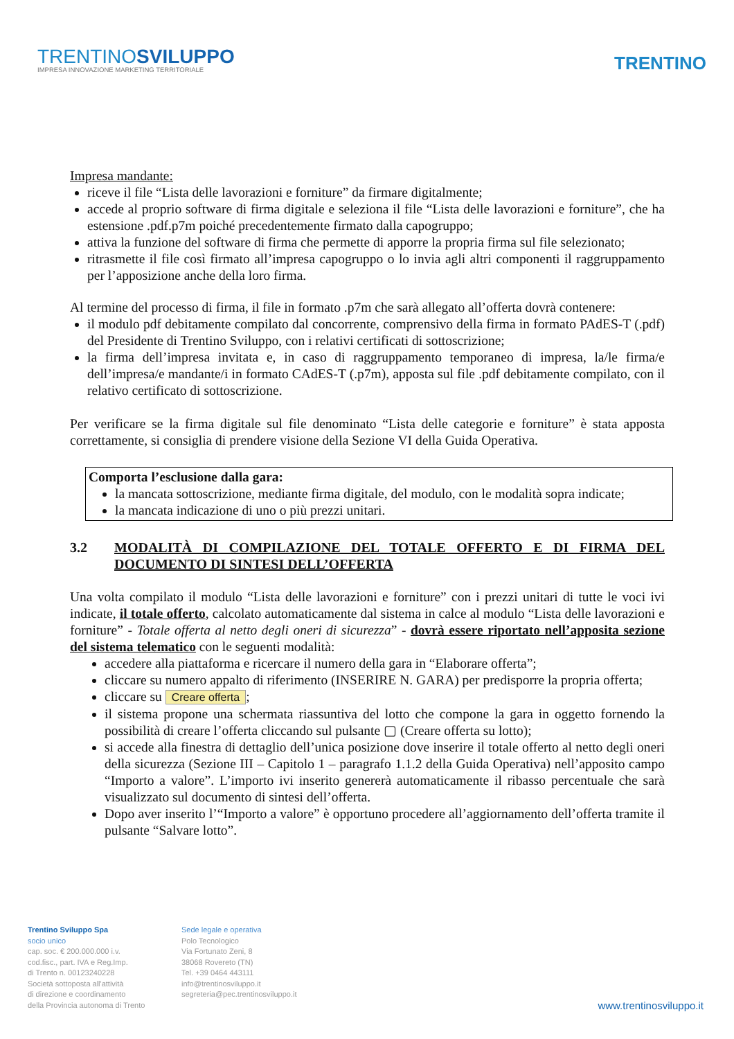TRENTINOSVILUPPO
IMPRESA INNOVAZIONE MARKETING TERRITORIALE
TRENTINO
Impresa mandante:
riceve il file “Lista delle lavorazioni e forniture” da firmare digitalmente;
accede al proprio software di firma digitale e seleziona il file “Lista delle lavorazioni e forniture”, che ha estensione .pdf.p7m poiché precedentemente firmato dalla capogruppo;
attiva la funzione del software di firma che permette di apporre la propria firma sul file selezionato;
ritrasmette il file così firmato all’impresa capogruppo o lo invia agli altri componenti il raggruppamento per l’apposizione anche della loro firma.
Al termine del processo di firma, il file in formato .p7m che sarà allegato all’offerta dovrà contenere:
il modulo pdf debitamente compilato dal concorrente, comprensivo della firma in formato PAdES-T (.pdf) del Presidente di Trentino Sviluppo, con i relativi certificati di sottoscrizione;
la firma dell’impresa invitata e, in caso di raggruppamento temporaneo di impresa, la/le firma/e dell’impresa/e mandante/i in formato CAdES-T (.p7m), apposta sul file .pdf debitamente compilato, con il relativo certificato di sottoscrizione.
Per verificare se la firma digitale sul file denominato “Lista delle categorie e forniture” è stata apposta correttamente, si consiglia di prendere visione della Sezione VI della Guida Operativa.
Comporta l’esclusione dalla gara:
la mancata sottoscrizione, mediante firma digitale, del modulo, con le modalità sopra indicate;
la mancata indicazione di uno o più prezzi unitari.
3.2 MODALITÀ DI COMPILAZIONE DEL TOTALE OFFERTO E DI FIRMA DEL DOCUMENTO DI SINTESI DELL’OFFERTA
Una volta compilato il modulo “Lista delle lavorazioni e forniture” con i prezzi unitari di tutte le voci ivi indicate, il totale offerto, calcolato automaticamente dal sistema in calce al modulo “Lista delle lavorazioni e forniture” - Totale offerta al netto degli oneri di sicurezza” - dovrà essere riportato nell’apposita sezione del sistema telematico con le seguenti modalità:
accedere alla piattaforma e ricercare il numero della gara in “Elaborare offerta”;
cliccare su numero appalto di riferimento (INSERIRE N. GARA) per predisporre la propria offerta;
cliccare su Creare offerta;
il sistema propone una schermata riassuntiva del lotto che compone la gara in oggetto fornendo la possibilità di creare l’offerta cliccando sul pulsante ▢ (Creare offerta su lotto);
si accede alla finestra di dettaglio dell’unica posizione dove inserire il totale offerto al netto degli oneri della sicurezza (Sezione III – Capitolo 1 – paragrafo 1.1.2 della Guida Operativa) nell’apposito campo “Importo a valore”. L’importo ivi inserito genererà automaticamente il ribasso percentuale che sarà visualizzato sul documento di sintesi dell’offerta.
Dopo aver inserito l’“Importo a valore” è opportuno procedere all’aggiornamento dell’offerta tramite il pulsante “Salvare lotto”.
Trentino Sviluppo Spa
socio unico
cap. soc. € 200.000.000 i.v.
cod.fisc., part. IVA e Reg.Imp.
di Trento n. 00123240228
Società sottoposta all'attività
di direzione e coordinamento
della Provincia autonoma di Trento
Sede legale e operativa
Polo Tecnologico
Via Fortunato Zeni, 8
38068 Rovereto (TN)
Tel. +39 0464 443111
info@trentinosviluppo.it
segreteria@pec.trentinosviluppo.it
www.trentinosviluppo.it